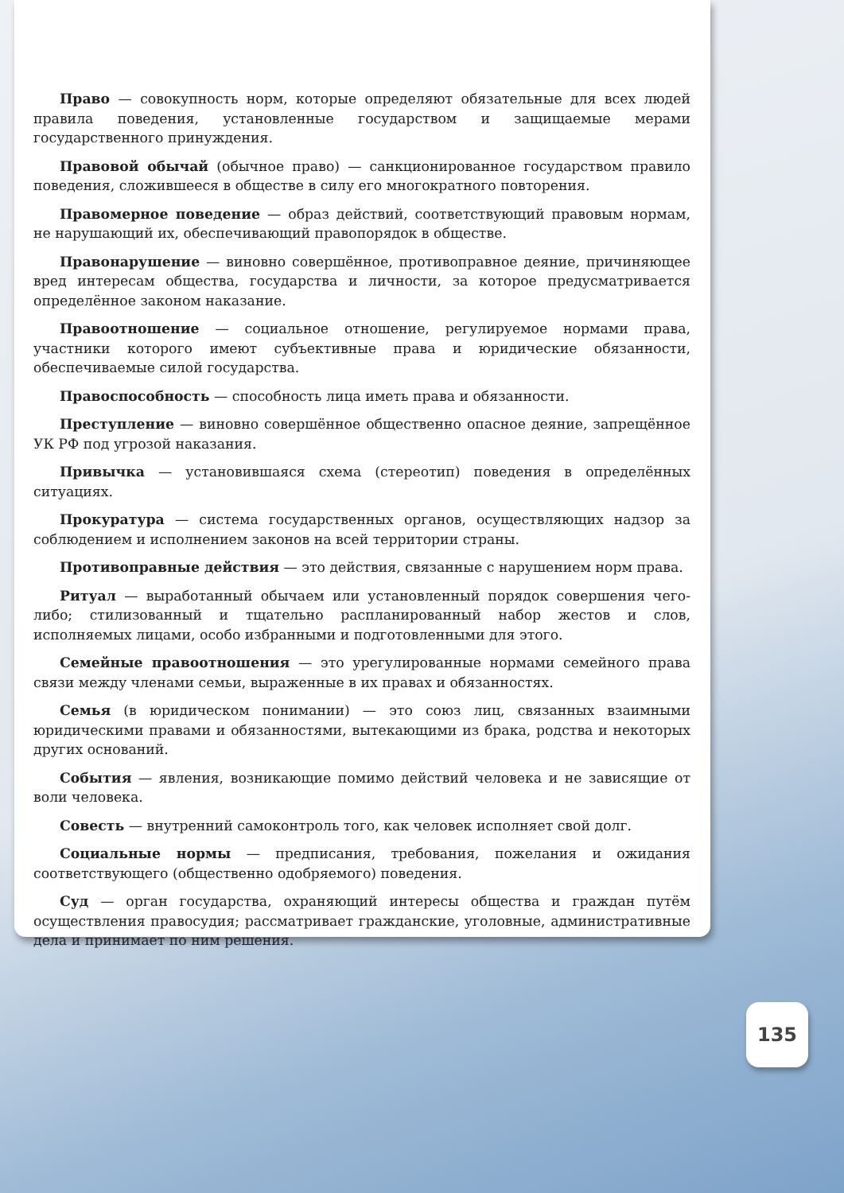Право — совокупность норм, которые определяют обязательные для всех людей правила поведения, установленные государством и защищаемые мерами государственного принуждения.
Правовой обычай (обычное право) — санкционированное государством правило поведения, сложившееся в обществе в силу его многократного повторения.
Правомерное поведение — образ действий, соответствующий правовым нормам, не нарушающий их, обеспечивающий правопорядок в обществе.
Правонарушение — виновно совершённое, противоправное деяние, причиняющее вред интересам общества, государства и личности, за которое предусматривается определённое законом наказание.
Правоотношение — социальное отношение, регулируемое нормами права, участники которого имеют субъективные права и юридические обязанности, обеспечиваемые силой государства.
Правоспособность — способность лица иметь права и обязанности.
Преступление — виновно совершённое общественно опасное деяние, запрещённое УК РФ под угрозой наказания.
Привычка — установившаяся схема (стереотип) поведения в определённых ситуациях.
Прокуратура — система государственных органов, осуществляющих надзор за соблюдением и исполнением законов на всей территории страны.
Противоправные действия — это действия, связанные с нарушением норм права.
Ритуал — выработанный обычаем или установленный порядок совершения чего-либо; стилизованный и тщательно распланированный набор жестов и слов, исполняемых лицами, особо избранными и подготовленными для этого.
Семейные правоотношения — это урегулированные нормами семейного права связи между членами семьи, выраженные в их правах и обязанностях.
Семья (в юридическом понимании) — это союз лиц, связанных взаимными юридическими правами и обязанностями, вытекающими из брака, родства и некоторых других оснований.
События — явления, возникающие помимо действий человека и не зависящие от воли человека.
Совесть — внутренний самоконтроль того, как человек исполняет свой долг.
Социальные нормы — предписания, требования, пожелания и ожидания соответствующего (общественно одобряемого) поведения.
Суд — орган государства, охраняющий интересы общества и граждан путём осуществления правосудия; рассматривает гражданские, уголовные, административные дела и принимает по ним решения.
135